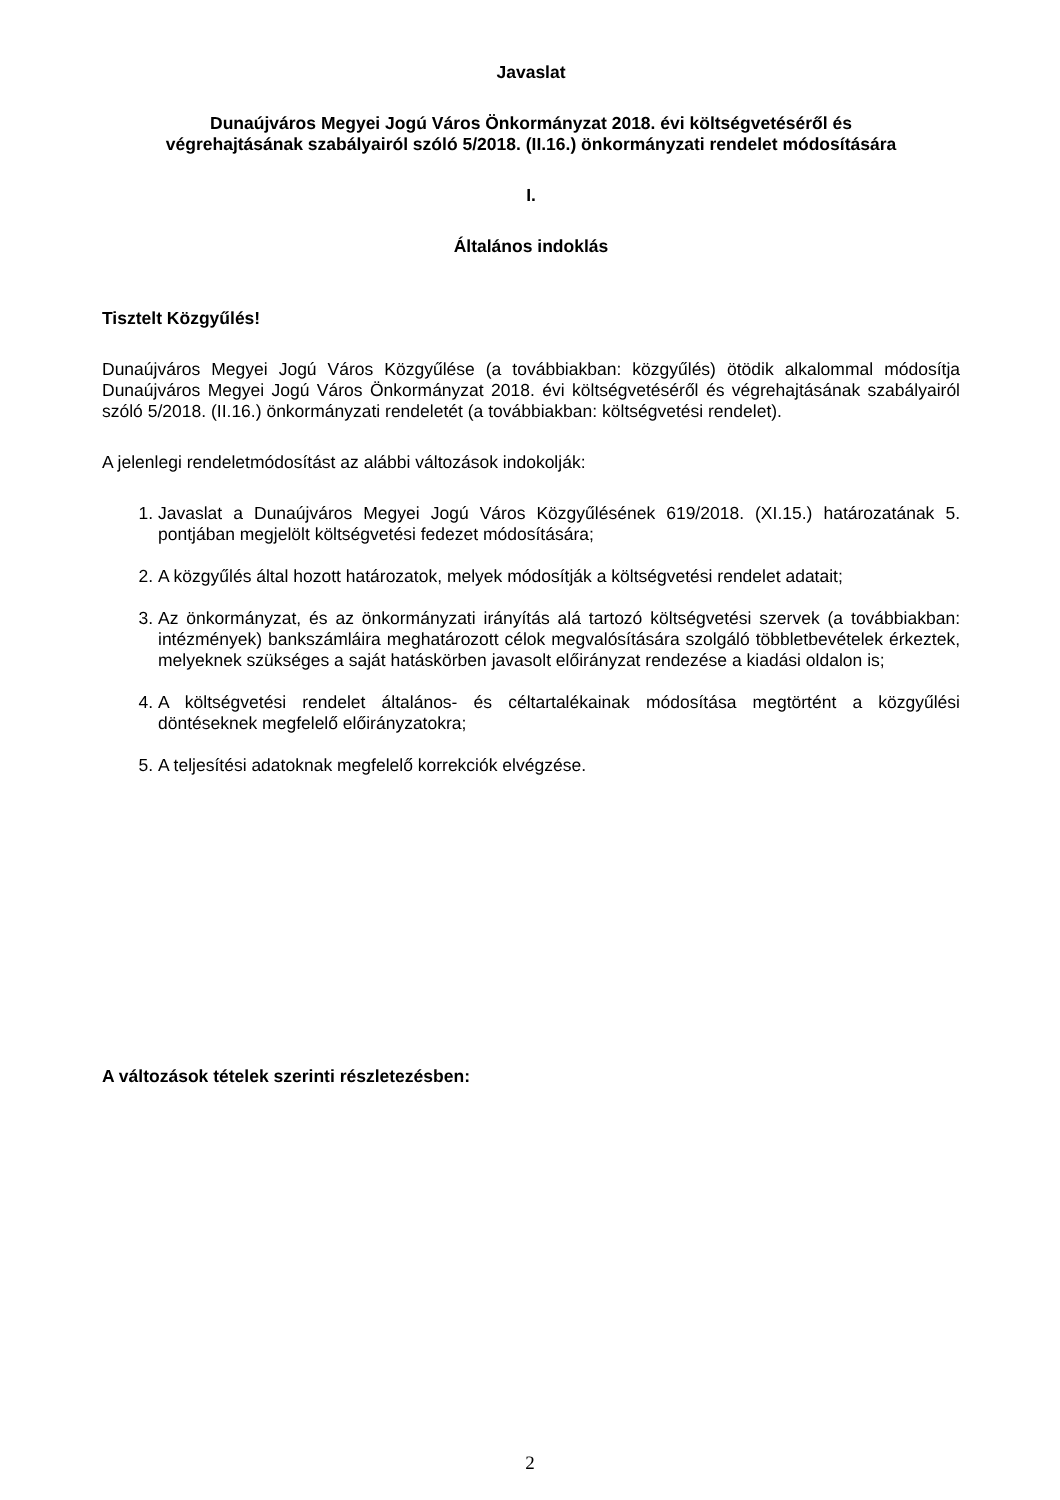Javaslat
Dunaújváros Megyei Jogú Város Önkormányzat 2018. évi költségvetéséről és
végrehajtásának szabályairól szóló 5/2018. (II.16.) önkormányzati rendelet módosítására
I.
Általános indoklás
Tisztelt Közgyűlés!
Dunaújváros Megyei Jogú Város Közgyűlése (a továbbiakban: közgyűlés) ötödik alkalommal módosítja Dunaújváros Megyei Jogú Város Önkormányzat 2018. évi költségvetéséről és végrehajtásának szabályairól szóló 5/2018. (II.16.) önkormányzati rendeletét (a továbbiakban: költségvetési rendelet).
A jelenlegi rendeletmódosítást az alábbi változások indokolják:
1. Javaslat a Dunaújváros Megyei Jogú Város Közgyűlésének 619/2018. (XI.15.) határozatának 5. pontjában megjelölt költségvetési fedezet módosítására;
2. A közgyűlés által hozott határozatok, melyek módosítják a költségvetési rendelet adatait;
3. Az önkormányzat, és az önkormányzati irányítás alá tartozó költségvetési szervek (a továbbiakban: intézmények) bankszámláira meghatározott célok megvalósítására szolgáló többletbevételek érkeztek, melyeknek szükséges a saját hatáskörben javasolt előirányzat rendezése a kiadási oldalon is;
4. A költségvetési rendelet általános- és céltartalékainak módosítása megtörtént a közgyűlési döntéseknek megfelelő előirányzatokra;
5. A teljesítési adatoknak megfelelő korrekciók elvégzése.
A változások tételek szerinti részletezésben:
2